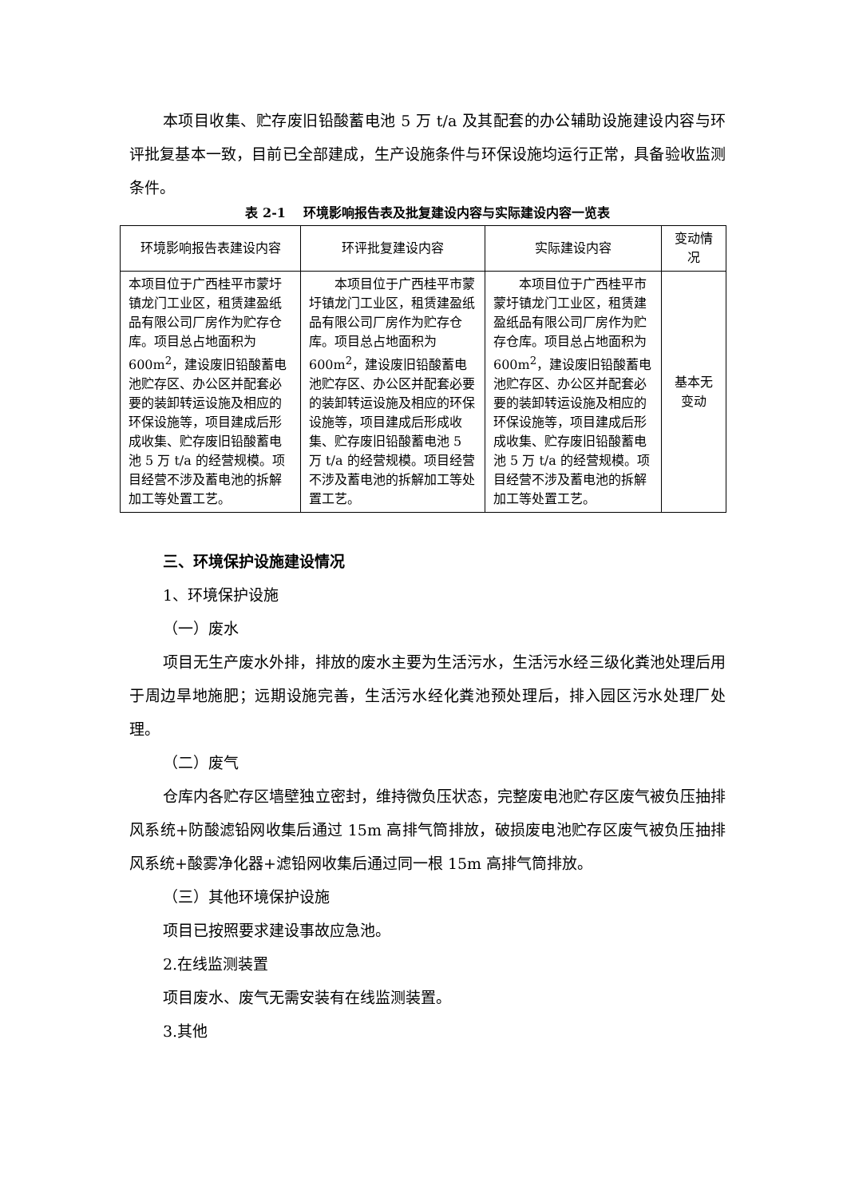本项目收集、贮存废旧铅酸蓄电池 5 万 t/a 及其配套的办公辅助设施建设内容与环评批复基本一致，目前已全部建成，生产设施条件与环保设施均运行正常，具备验收监测条件。
表 2-1　 环境影响报告表及批复建设内容与实际建设内容一览表
| 环境影响报告表建设内容 | 环评批复建设内容 | 实际建设内容 | 变动情况 |
| --- | --- | --- | --- |
| 本项目位于广西桂平市蒙圩镇龙门工业区，租赁建盈纸品有限公司厂房作为贮存仓库。项目总占地面积为 600m<sup>2</sup>，建设废旧铅酸蓄电池贮存区、办公区并配套必要的装卸转运设施及相应的环保设施等，项目建成后形成收集、贮存废旧铅酸蓄电池 5 万 t/a 的经营规模。项目经营不涉及蓄电池的拆解加工等处置工艺。 | 本项目位于广西桂平市蒙圩镇龙门工业区，租赁建盈纸品有限公司厂房作为贮存仓库。项目总占地面积为 600m<sup>2</sup>，建设废旧铅酸蓄电池贮存区、办公区并配套必要的装卸转运设施及相应的环保设施等，项目建成后形成收集、贮存废旧铅酸蓄电池 5 万 t/a 的经营规模。项目经营不涉及蓄电池的拆解加工等处置工艺。 | 本项目位于广西桂平市蒙圩镇龙门工业区，租赁建盈纸品有限公司厂房作为贮存仓库。项目总占地面积为 600m<sup>2</sup>，建设废旧铅酸蓄电池贮存区、办公区并配套必要的装卸转运设施及相应的环保设施等，项目建成后形成收集、贮存废旧铅酸蓄电池 5 万 t/a 的经营规模。项目经营不涉及蓄电池的拆解加工等处置工艺。 | 基本无变动 |
三、环境保护设施建设情况
1、环境保护设施
（一）废水
项目无生产废水外排，排放的废水主要为生活污水，生活污水经三级化粪池处理后用于周边旱地施肥；远期设施完善，生活污水经化粪池预处理后，排入园区污水处理厂处理。
（二）废气
仓库内各贮存区墙壁独立密封，维持微负压状态，完整废电池贮存区废气被负压抽排风系统+防酸滤铅网收集后通过 15m 高排气筒排放，破损废电池贮存区废气被负压抽排风系统+酸雾净化器+滤铅网收集后通过同一根 15m 高排气筒排放。
（三）其他环境保护设施
项目已按照要求建设事故应急池。
2.在线监测装置
项目废水、废气无需安装有在线监测装置。
3.其他